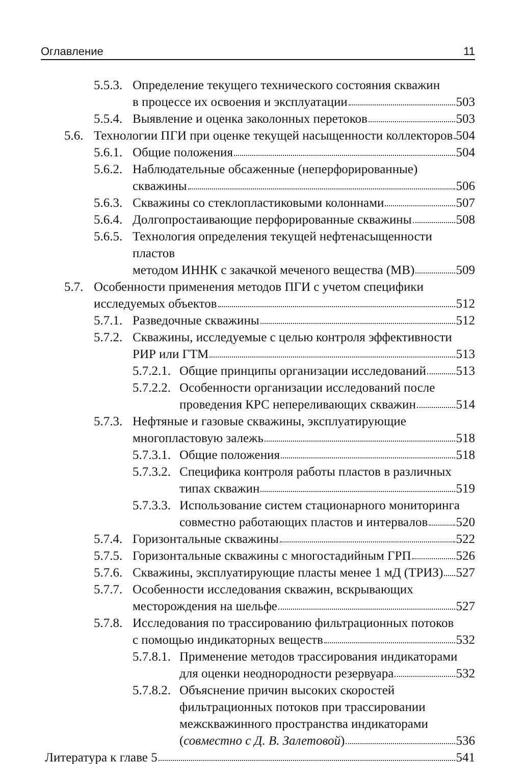Оглавление 11
5.5.3.
Определение текущего технического состояния скважин
в процессе их освоения и эксплуатации 503
5.5.4.
Выявление и оценка заколонных перетоков 503
5.6.
Технологии ПГИ при оценке текущей насыщенности коллекторов 504
5.6.1.
Общие положения 504
5.6.2.
Наблюдательные обсаженные (неперфорированные)
скважины 506
5.6.3.
Скважины со стеклопластиковыми колоннами 507
5.6.4.
Долгопростаивающие перфорированные скважины 508
5.6.5.
Технология определения текущей нефтенасыщенности пластов
методом ИННК с закачкой меченого вещества (МВ) 509
5.7.
Особенности применения методов ПГИ с учетом специфики
исследуемых объектов 512
5.7.1.
Разведочные скважины 512
5.7.2.
Скважины, исследуемые с целью контроля эффективности
РИР или ГТМ 513
5.7.2.1.
Общие принципы организации исследований 513
5.7.2.2.
Особенности организации исследований после
проведения КРС непереливающих скважин 514
5.7.3.
Нефтяные и газовые скважины, эксплуатирующие
многопластовую залежь 518
5.7.3.1.
Общие положения 518
5.7.3.2.
Специфика контроля работы пластов в различных
типах скважин 519
5.7.3.3.
Использование систем стационарного мониторинга
совместно работающих пластов и интервалов 520
5.7.4.
Горизонтальные скважины 522
5.7.5.
Горизонтальные скважины с многостадийным ГРП 526
5.7.6.
Скважины, эксплуатирующие пласты менее 1 мД (ТРИЗ) 527
5.7.7.
Особенности исследования скважин, вскрывающих
месторождения на шельфе 527
5.7.8.
Исследования по трассированию фильтрационных потоков
с помощью индикаторных веществ 532
5.7.8.1.
Применение методов трассирования индикаторами
для оценки неоднородности резервуара 532
5.7.8.2.
Объяснение причин высоких скоростей
фильтрационных потоков при трассировании
межскважинного пространства индикаторами
(совместно с Д. В. Залетовой) 536
Литература к главе 5 541